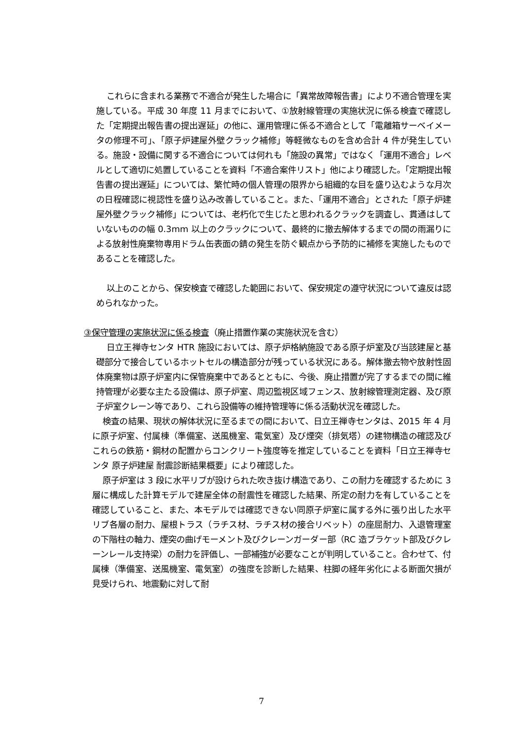これらに含まれる業務で不適合が発生した場合に「異常故障報告書」により不適合管理を実施している。平成 30 年度 11 月までにおいて、①放射線管理の実施状況に係る検査で確認した「定期提出報告書の提出遅延」の他に、運用管理に係る不適合として「電離箱サーベイメータの修理不可」、「原子炉建屋外壁クラック補修」等軽微なものを含め合計 4 件が発生している。施設・設備に関する不適合については何れも「施設の異常」ではなく「運用不適合」レベルとして適切に処置していることを資料「不適合案件リスト」他により確認した。「定期提出報告書の提出遅延」については、繁忙時の個人管理の限界から組織的な目を盛り込むような月次の日程確認に視認性を盛り込み改善していること。また、「運用不適合」とされた「原子炉建屋外壁クラック補修」については、老朽化で生じたと思われるクラックを調査し、貫通はしていないものの幅 0.3mm 以上のクラックについて、最終的に撤去解体するまでの間の雨漏りによる放射性廃棄物専用ドラム缶表面の錆の発生を防ぐ観点から予防的に補修を実施したものであることを確認した。
以上のことから、保安検査で確認した範囲において、保安規定の遵守状況について違反は認められなかった。
③保守管理の実施状況に係る検査（廃止措置作業の実施状況を含む）
日立王禅寺センタ HTR 施設においては、原子炉格納施設である原子炉室及び当該建屋と基礎部分で接合しているホットセルの構造部分が残っている状況にある。解体撤去物や放射性固体廃棄物は原子炉室内に保管廃棄中であるとともに、今後、廃止措置が完了するまでの間に維持管理が必要な主たる設備は、原子炉室、周辺監視区域フェンス、放射線管理測定器、及び原子炉室クレーン等であり、これら設備等の維持管理等に係る活動状況を確認した。
検査の結果、現状の解体状況に至るまでの間において、日立王禅寺センタは、2015 年 4 月に原子炉室、付属棟（準備室、送風機室、電気室）及び煙突（排気塔）の建物構造の確認及びこれらの鉄筋・鋼材の配置からコンクリート強度等を推定していることを資料「日立王禅寺センタ 原子炉建屋 耐震診断結果概要」により確認した。
原子炉室は 3 段に水平リブが設けられた吹き抜け構造であり、この耐力を確認するために 3 層に構成した計算モデルで建屋全体の耐震性を確認した結果、所定の耐力を有していることを確認していること、また、本モデルでは確認できない同原子炉室に属する外に張り出した水平リブ各層の耐力、屋根トラス（ラチス材、ラチス材の接合リベット）の座屈耐力、入退管理室の下階柱の軸力、煙突の曲げモーメント及びクレーンガーダー部（RC 造ブラケット部及びクレーンレール支持梁）の耐力を評価し、一部補強が必要なことが判明していること。合わせて、付属棟（準備室、送風機室、電気室）の強度を診断した結果、柱脚の経年劣化による断面欠損が見受けられ、地震動に対して耐
7